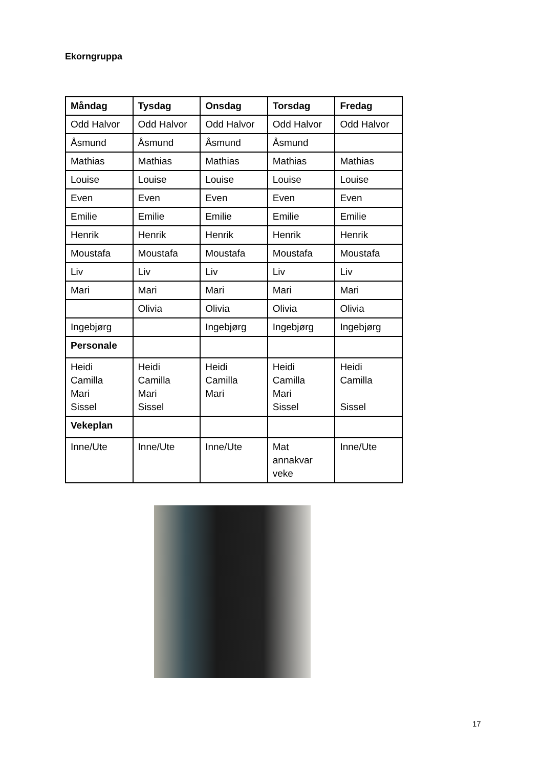Ekorngruppa
| Måndag | Tysdag | Onsdag | Torsdag | Fredag |
| --- | --- | --- | --- | --- |
| Odd Halvor | Odd Halvor | Odd Halvor | Odd Halvor | Odd Halvor |
| Åsmund | Åsmund | Åsmund | Åsmund | |
| Mathias | Mathias | Mathias | Mathias | Mathias |
| Louise | Louise | Louise | Louise | Louise |
| Even | Even | Even | Even | Even |
| Emilie | Emilie | Emilie | Emilie | Emilie |
| Henrik | Henrik | Henrik | Henrik | Henrik |
| Moustafa | Moustafa | Moustafa | Moustafa | Moustafa |
| Liv | Liv | Liv | Liv | Liv |
| Mari | Mari | Mari | Mari | Mari |
| | Olivia | Olivia | Olivia | Olivia |
| Ingebjørg | | Ingebjørg | Ingebjørg | Ingebjørg |
| Personale | | | | |
| Heidi Camilla Mari Sissel | Heidi Camilla Mari Sissel | Heidi Camilla Mari | Heidi Camilla Mari Sissel | Heidi Camilla Sissel |
| Vekeplan | | | | |
| Inne/Ute | Inne/Ute | Inne/Ute | Mat annakvar veke | Inne/Ute |
17